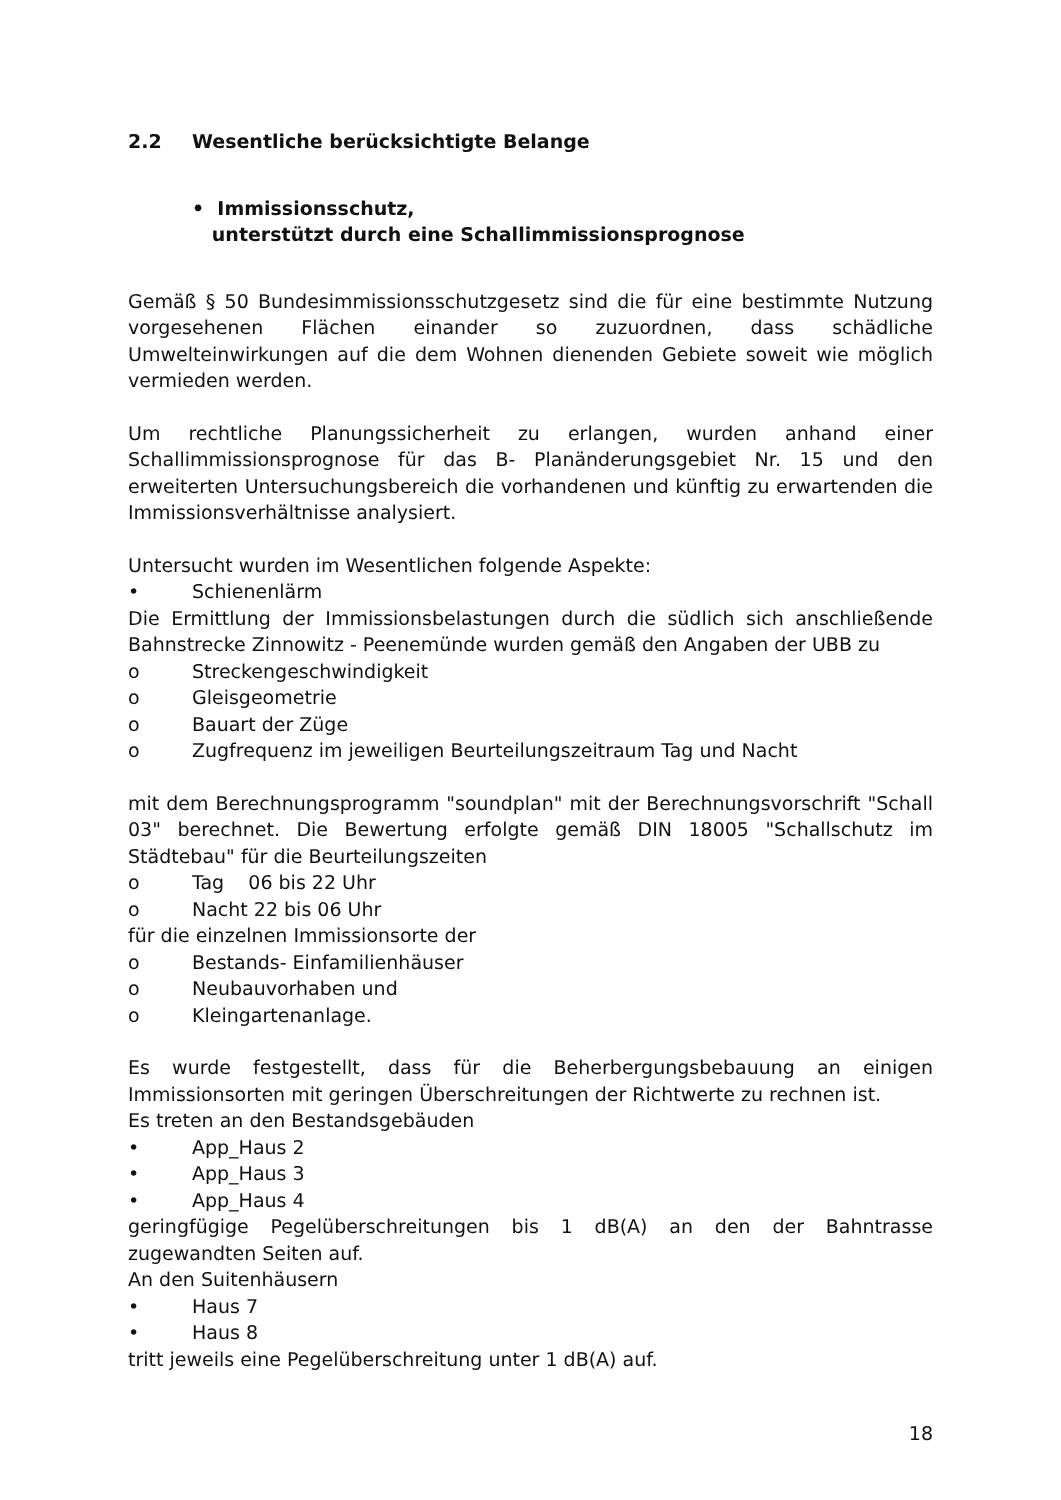2.2 Wesentliche berücksichtigte Belange
• Immissionsschutz,
unterstützt durch eine Schallimmissionsprognose
Gemäß § 50 Bundesimmissionsschutzgesetz sind die für eine bestimmte Nutzung vorgesehenen Flächen einander so zuzuordnen, dass schädliche Umwelteinwirkungen auf die dem Wohnen dienenden Gebiete soweit wie möglich vermieden werden.
Um rechtliche Planungssicherheit zu erlangen, wurden anhand einer Schallimmissionsprognose für das B- Planänderungsgebiet Nr. 15 und den erweiterten Untersuchungsbereich die vorhandenen und künftig zu erwartenden die Immissionsverhältnisse analysiert.
Untersucht wurden im Wesentlichen folgende Aspekte:
• Schienenlärm
Die Ermittlung der Immissionsbelastungen durch die südlich sich anschließende Bahnstrecke Zinnowitz - Peenemünde wurden gemäß den Angaben der UBB zu
o Streckengeschwindigkeit
o Gleisgeometrie
o Bauart der Züge
o Zugfrequenz im jeweiligen Beurteilungszeitraum Tag und Nacht
mit dem Berechnungsprogramm "soundplan" mit der Berechnungsvorschrift "Schall 03" berechnet. Die Bewertung erfolgte gemäß DIN 18005 "Schallschutz im Städtebau" für die Beurteilungszeiten
o Tag 06 bis 22 Uhr
o Nacht 22 bis 06 Uhr
für die einzelnen Immissionsorte der
o Bestands- Einfamilienhäuser
o Neubauvorhaben und
o Kleingartenanlage.
Es wurde festgestellt, dass für die Beherbergungsbebauung an einigen Immissionsorten mit geringen Überschreitungen der Richtwerte zu rechnen ist.
Es treten an den Bestandsgebäuden
• App_Haus 2
• App_Haus 3
• App_Haus 4
geringfügige Pegelüberschreitungen bis 1 dB(A) an den der Bahntrasse zugewandten Seiten auf.
An den Suitenhäusern
• Haus 7
• Haus 8
tritt jeweils eine Pegelüberschreitung unter 1 dB(A) auf.
18